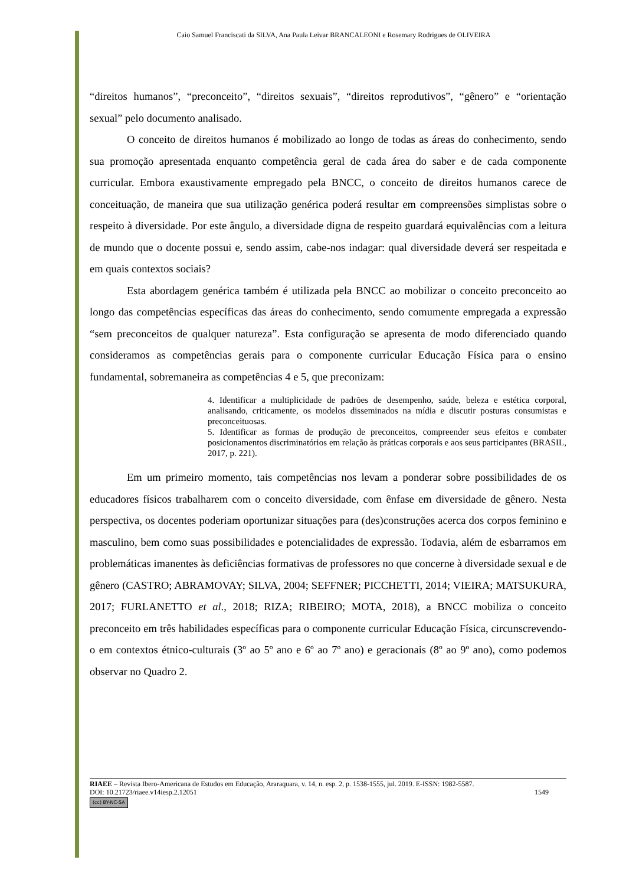Caio Samuel Franciscati da SILVA, Ana Paula Leivar BRANCALEONI e Rosemary Rodrigues de OLIVEIRA
“direitos humanos”, “preconceito”, “direitos sexuais”, “direitos reprodutivos”, “gênero” e “orientação sexual” pelo documento analisado.
O conceito de direitos humanos é mobilizado ao longo de todas as áreas do conhecimento, sendo sua promoção apresentada enquanto competência geral de cada área do saber e de cada componente curricular. Embora exaustivamente empregado pela BNCC, o conceito de direitos humanos carece de conceituação, de maneira que sua utilização genérica poderá resultar em compreensões simplistas sobre o respeito à diversidade. Por este ângulo, a diversidade digna de respeito guardará equivalências com a leitura de mundo que o docente possui e, sendo assim, cabe-nos indagar: qual diversidade deverá ser respeitada e em quais contextos sociais?
Esta abordagem genérica também é utilizada pela BNCC ao mobilizar o conceito preconceito ao longo das competências específicas das áreas do conhecimento, sendo comumente empregada a expressão “sem preconceitos de qualquer natureza”. Esta configuração se apresenta de modo diferenciado quando consideramos as competências gerais para o componente curricular Educação Física para o ensino fundamental, sobremaneira as competências 4 e 5, que preconizam:
4. Identificar a multiplicidade de padrões de desempenho, saúde, beleza e estética corporal, analisando, criticamente, os modelos disseminados na mídia e discutir posturas consumistas e preconceituosas.
5. Identificar as formas de produção de preconceitos, compreender seus efeitos e combater posicionamentos discriminatórios em relação às práticas corporais e aos seus participantes (BRASIL, 2017, p. 221).
Em um primeiro momento, tais competências nos levam a ponderar sobre possibilidades de os educadores físicos trabalharem com o conceito diversidade, com ênfase em diversidade de gênero. Nesta perspectiva, os docentes poderiam oportunizar situações para (des)construções acerca dos corpos feminino e masculino, bem como suas possibilidades e potencialidades de expressão. Todavia, além de esbarramos em problemáticas imanentes às deficiências formativas de professores no que concerne à diversidade sexual e de gênero (CASTRO; ABRAMOVAY; SILVA, 2004; SEFFNER; PICCHETTI, 2014; VIEIRA; MATSUKURA, 2017; FURLANETTO et al., 2018; RIZA; RIBEIRO; MOTA, 2018), a BNCC mobiliza o conceito preconceito em três habilidades específicas para o componente curricular Educação Física, circunscrevendo-o em contextos étnico-culturais (3º ao 5º ano e 6º ao 7º ano) e geracionais (8º ao 9º ano), como podemos observar no Quadro 2.
RIAEE – Revista Ibero-Americana de Estudos em Educação, Araraquara, v. 14, n. esp. 2, p. 1538-1555, jul. 2019. E-ISSN: 1982-5587.
DOI: 10.21723/riaee.v14iesp.2.12051 1549
(cc) BY-NC-SA